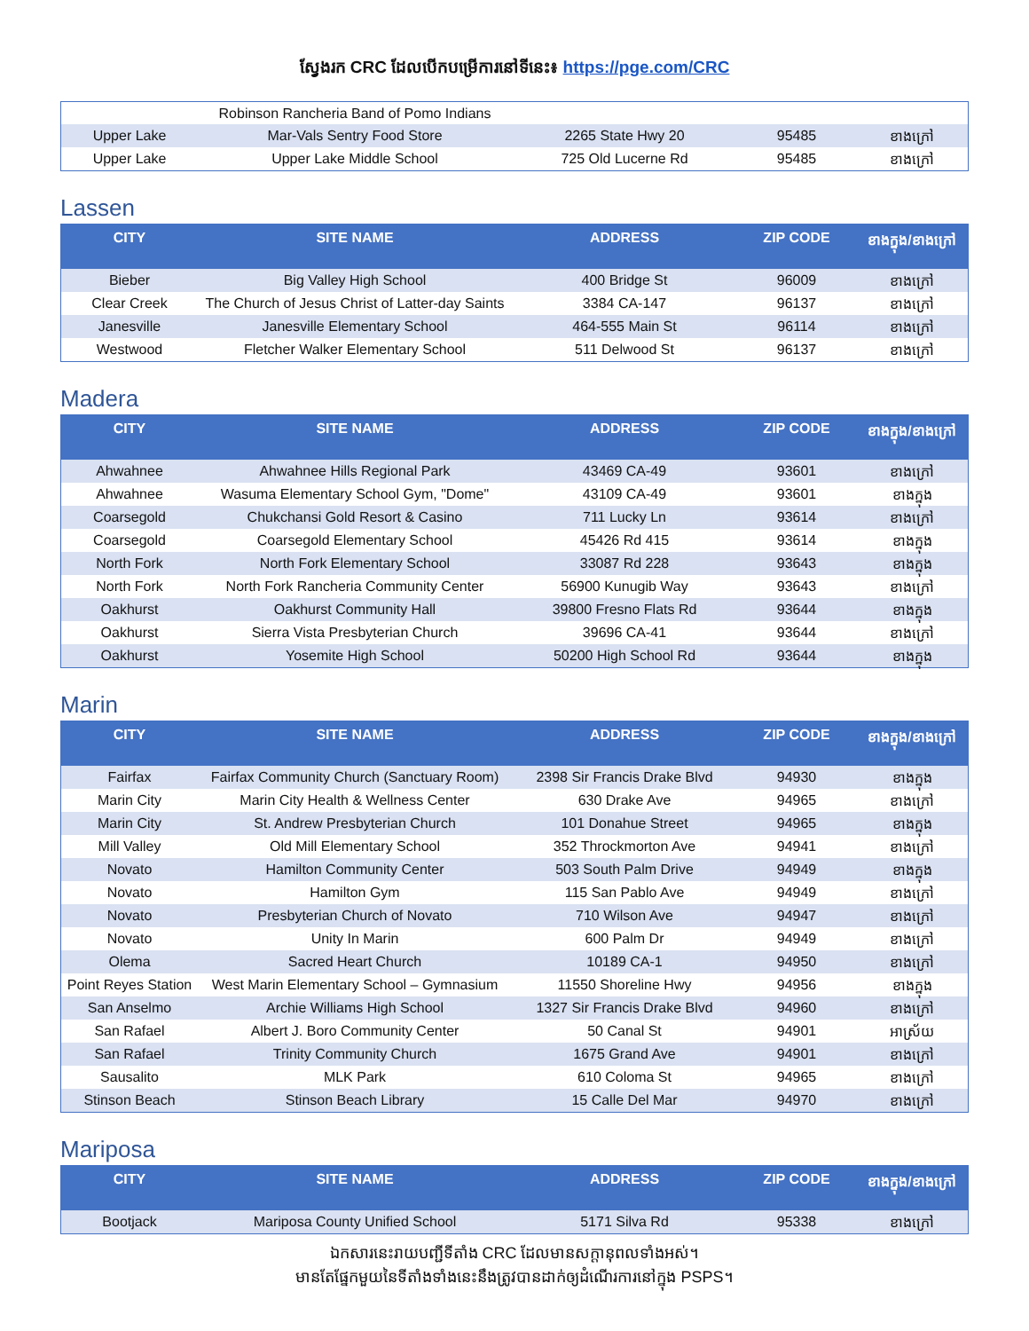ស្វែងរក CRC ដែលបើកបម្រើការនៅទីនេះ៖ https://pge.com/CRC
| | Robinson Rancheria Band of Pomo Indians | | | |
| Upper Lake | Mar-Vals Sentry Food Store | 2265 State Hwy 20 | 95485 | ខាងក្រៅ |
| Upper Lake | Upper Lake Middle School | 725 Old Lucerne Rd | 95485 | ខាងក្រៅ |
Lassen
| CITY | SITE NAME | ADDRESS | ZIP CODE | ខាងក្នុង/ខាងក្រៅ |
| --- | --- | --- | --- | --- |
| Bieber | Big Valley High School | 400 Bridge St | 96009 | ខាងក្រៅ |
| Clear Creek | The Church of Jesus Christ of Latter-day Saints | 3384 CA-147 | 96137 | ខាងក្រៅ |
| Janesville | Janesville Elementary School | 464-555 Main St | 96114 | ខាងក្រៅ |
| Westwood | Fletcher Walker Elementary School | 511 Delwood St | 96137 | ខាងក្រៅ |
Madera
| CITY | SITE NAME | ADDRESS | ZIP CODE | ខាងក្នុង/ខាងក្រៅ |
| --- | --- | --- | --- | --- |
| Ahwahnee | Ahwahnee Hills Regional Park | 43469 CA-49 | 93601 | ខាងក្រៅ |
| Ahwahnee | Wasuma Elementary School Gym, "Dome" | 43109 CA-49 | 93601 | ខាងក្នុង |
| Coarsegold | Chukchansi Gold Resort & Casino | 711 Lucky Ln | 93614 | ខាងក្រៅ |
| Coarsegold | Coarsegold Elementary School | 45426 Rd 415 | 93614 | ខាងក្នុង |
| North Fork | North Fork Elementary School | 33087 Rd 228 | 93643 | ខាងក្នុង |
| North Fork | North Fork Rancheria Community Center | 56900 Kunugib Way | 93643 | ខាងក្រៅ |
| Oakhurst | Oakhurst Community Hall | 39800 Fresno Flats Rd | 93644 | ខាងក្នុង |
| Oakhurst | Sierra Vista Presbyterian Church | 39696 CA-41 | 93644 | ខាងក្រៅ |
| Oakhurst | Yosemite High School | 50200 High School Rd | 93644 | ខាងក្នុង |
Marin
| CITY | SITE NAME | ADDRESS | ZIP CODE | ខាងក្នុង/ខាងក្រៅ |
| --- | --- | --- | --- | --- |
| Fairfax | Fairfax Community Church (Sanctuary Room) | 2398 Sir Francis Drake Blvd | 94930 | ខាងក្នុង |
| Marin City | Marin City Health & Wellness Center | 630 Drake Ave | 94965 | ខាងក្រៅ |
| Marin City | St. Andrew Presbyterian Church | 101 Donahue Street | 94965 | ខាងក្នុង |
| Mill Valley | Old Mill Elementary School | 352 Throckmorton Ave | 94941 | ខាងក្រៅ |
| Novato | Hamilton Community Center | 503 South Palm Drive | 94949 | ខាងក្នុង |
| Novato | Hamilton Gym | 115 San Pablo Ave | 94949 | ខាងក្រៅ |
| Novato | Presbyterian Church of Novato | 710 Wilson Ave | 94947 | ខាងក្រៅ |
| Novato | Unity In Marin | 600 Palm Dr | 94949 | ខាងក្រៅ |
| Olema | Sacred Heart Church | 10189 CA-1 | 94950 | ខាងក្រៅ |
| Point Reyes Station | West Marin Elementary School – Gymnasium | 11550 Shoreline Hwy | 94956 | ខាងក្នុង |
| San Anselmo | Archie Williams High School | 1327 Sir Francis Drake Blvd | 94960 | ខាងក្រៅ |
| San Rafael | Albert J. Boro Community Center | 50 Canal St | 94901 | អាស្រ័យ |
| San Rafael | Trinity Community Church | 1675 Grand Ave | 94901 | ខាងក្រៅ |
| Sausalito | MLK Park | 610 Coloma St | 94965 | ខាងក្រៅ |
| Stinson Beach | Stinson Beach Library | 15 Calle Del Mar | 94970 | ខាងក្រៅ |
Mariposa
| CITY | SITE NAME | ADDRESS | ZIP CODE | ខាងក្នុង/ខាងក្រៅ |
| --- | --- | --- | --- | --- |
| Bootjack | Mariposa County Unified School | 5171 Silva Rd | 95338 | ខាងក្រៅ |
ឯកសារនេះរាយបញ្ជីទីតាំង CRC ដែលមានសក្តានុពលទាំងអស់។
មានតែផ្នែកមួយនៃទីតាំងទាំងនេះនឹងត្រូវបានដាក់ឲ្យដំណើរការនៅក្នុង PSPS។